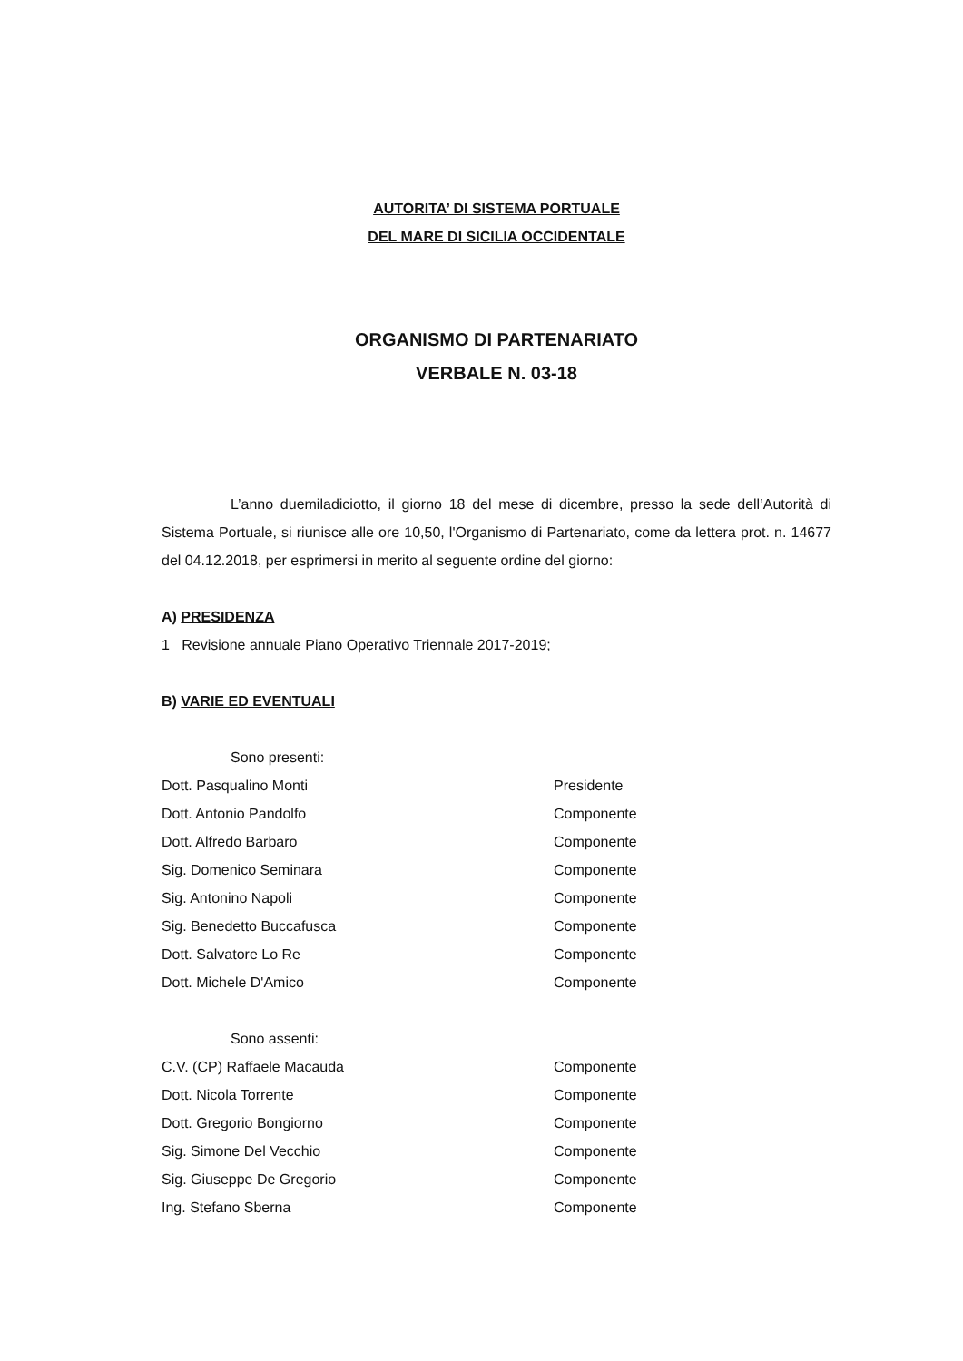AUTORITA’ DI SISTEMA PORTUALE
DEL MARE DI SICILIA OCCIDENTALE
ORGANISMO DI PARTENARIATO
VERBALE N. 03-18
L’anno duemiladiciotto, il giorno 18 del mese di dicembre, presso la sede dell’Autorità di Sistema Portuale, si riunisce alle ore 10,50, l'Organismo di Partenariato, come da lettera prot. n. 14677 del 04.12.2018, per esprimersi in merito al seguente ordine del giorno:
A) PRESIDENZA
1 Revisione annuale Piano Operativo Triennale 2017-2019;
B) VARIE ED EVENTUALI
Sono presenti:
Dott. Pasqualino Monti Presidente
Dott. Antonio Pandolfo Componente
Dott. Alfredo Barbaro Componente
Sig. Domenico Seminara Componente
Sig. Antonino Napoli Componente
Sig. Benedetto Buccafusca Componente
Dott. Salvatore Lo Re Componente
Dott. Michele D'Amico Componente
Sono assenti:
C.V. (CP) Raffaele Macauda Componente
Dott. Nicola Torrente Componente
Dott. Gregorio Bongiorno Componente
Sig. Simone Del Vecchio Componente
Sig. Giuseppe De Gregorio Componente
Ing. Stefano Sberna Componente